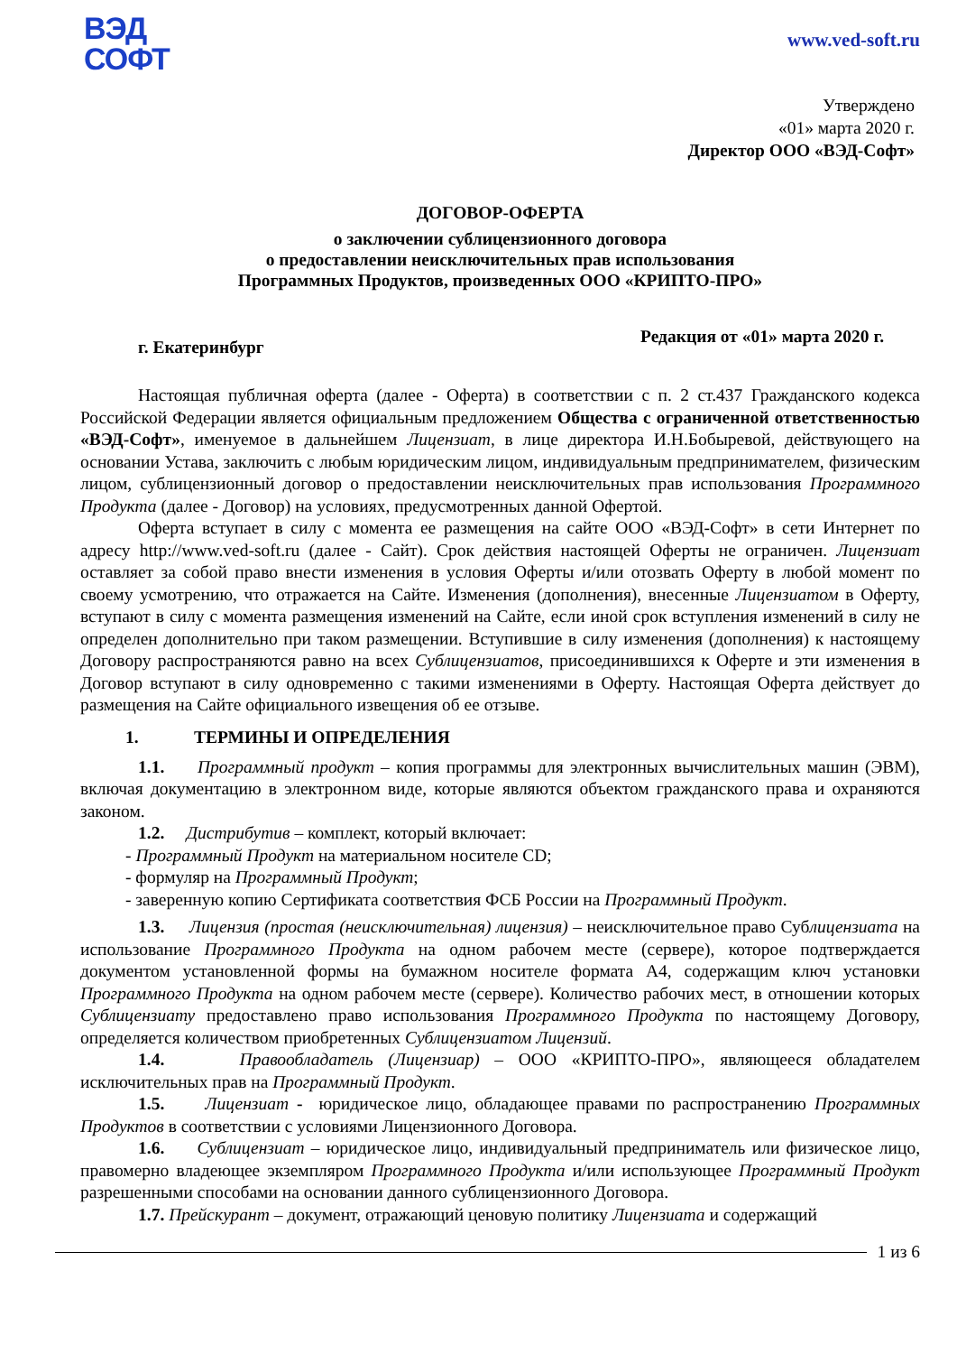ВЭД
СОФТ
www.ved-soft.ru
Утверждено
«01» марта 2020 г.
Директор ООО «ВЭД-Софт»
ДОГОВОР-ОФЕРТА
о заключении сублицензионного договора
о предоставлении неисключительных прав использования
Программных Продуктов, произведенных ООО «КРИПТО-ПРО»
г. Екатеринбург Редакция от «01» марта 2020 г.
Настоящая публичная оферта (далее - Оферта) в соответствии с п. 2 ст.437 Гражданского кодекса Российской Федерации является официальным предложением Общества с ограниченной ответственностью «ВЭД-Софт», именуемое в дальнейшем Лицензиат, в лице директора И.Н.Бобыревой, действующего на основании Устава, заключить с любым юридическим лицом, индивидуальным предпринимателем, физическим лицом, сублицензионный договор о предоставлении неисключительных прав использования Программного Продукта (далее - Договор) на условиях, предусмотренных данной Офертой.
Оферта вступает в силу с момента ее размещения на сайте ООО «ВЭД-Софт» в сети Интернет по адресу http://www.ved-soft.ru (далее - Сайт). Срок действия настоящей Оферты не ограничен. Лицензиат оставляет за собой право внести изменения в условия Оферты и/или отозвать Оферту в любой момент по своему усмотрению, что отражается на Сайте. Изменения (дополнения), внесенные Лицензиатом в Оферту, вступают в силу с момента размещения изменений на Сайте, если иной срок вступления изменений в силу не определен дополнительно при таком размещении. Вступившие в силу изменения (дополнения) к настоящему Договору распространяются равно на всех Сублицензиатов, присоединившихся к Оферте и эти изменения в Договор вступают в силу одновременно с такими изменениями в Оферту. Настоящая Оферта действует до размещения на Сайте официального извещения об ее отзыве.
1. ТЕРМИНЫ И ОПРЕДЕЛЕНИЯ
1.1. Программный продукт – копия программы для электронных вычислительных машин (ЭВМ), включая документацию в электронном виде, которые являются объектом гражданского права и охраняются законом.
1.2. Дистрибутив – комплект, который включает:
- Программный Продукт на материальном носителе CD;
- формуляр на Программный Продукт;
- заверенную копию Сертификата соответствия ФСБ России на Программный Продукт.
1.3. Лицензия (простая (неисключительная) лицензия) – неисключительное право Сублицензиата на использование Программного Продукта на одном рабочем месте (сервере), которое подтверждается документом установленной формы на бумажном носителе формата А4, содержащим ключ установки Программного Продукта на одном рабочем месте (сервере). Количество рабочих мест, в отношении которых Сублицензиату предоставлено право использования Программного Продукта по настоящему Договору, определяется количеством приобретенных Сублицензиатом Лицензий.
1.4. Правообладатель (Лицензиар) – ООО «КРИПТО-ПРО», являющееся обладателем исключительных прав на Программный Продукт.
1.5. Лицензиат - юридическое лицо, обладающее правами по распространению Программных Продуктов в соответствии с условиями Лицензионного Договора.
1.6. Сублицензиат – юридическое лицо, индивидуальный предприниматель или физическое лицо, правомерно владеющее экземпляром Программного Продукта и/или использующее Программный Продукт разрешенными способами на основании данного сублицензионного Договора.
1.7. Прейскурант – документ, отражающий ценовую политику Лицензиата и содержащий
1 из 6